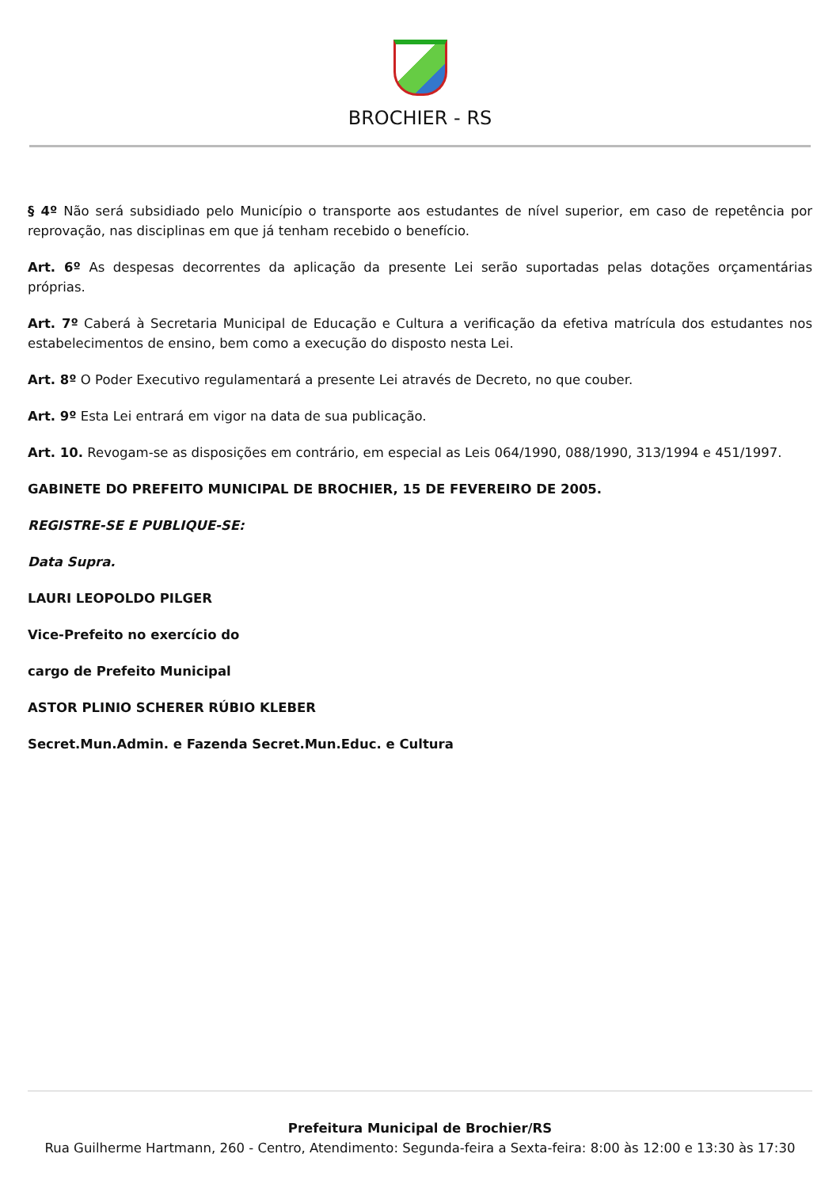BROCHIER - RS
§ 4º Não será subsidiado pelo Município o transporte aos estudantes de nível superior, em caso de repetência por reprovação, nas disciplinas em que já tenham recebido o benefício.
Art. 6º As despesas decorrentes da aplicação da presente Lei serão suportadas pelas dotações orçamentárias próprias.
Art. 7º Caberá à Secretaria Municipal de Educação e Cultura a verificação da efetiva matrícula dos estudantes nos estabelecimentos de ensino, bem como a execução do disposto nesta Lei.
Art. 8º O Poder Executivo regulamentará a presente Lei através de Decreto, no que couber.
Art. 9º Esta Lei entrará em vigor na data de sua publicação.
Art. 10. Revogam-se as disposições em contrário, em especial as Leis 064/1990, 088/1990, 313/1994 e 451/1997.
GABINETE DO PREFEITO MUNICIPAL DE BROCHIER, 15 DE FEVEREIRO DE 2005.
REGISTRE-SE E PUBLIQUE-SE:
Data Supra.
LAURI LEOPOLDO PILGER
Vice-Prefeito no exercício do
cargo de Prefeito Municipal
ASTOR PLINIO SCHERER RÚBIO KLEBER
Secret.Mun.Admin. e Fazenda Secret.Mun.Educ. e Cultura
Prefeitura Municipal de Brochier/RS
Rua Guilherme Hartmann, 260 - Centro, Atendimento: Segunda-feira a Sexta-feira: 8:00 às 12:00 e 13:30 às 17:30